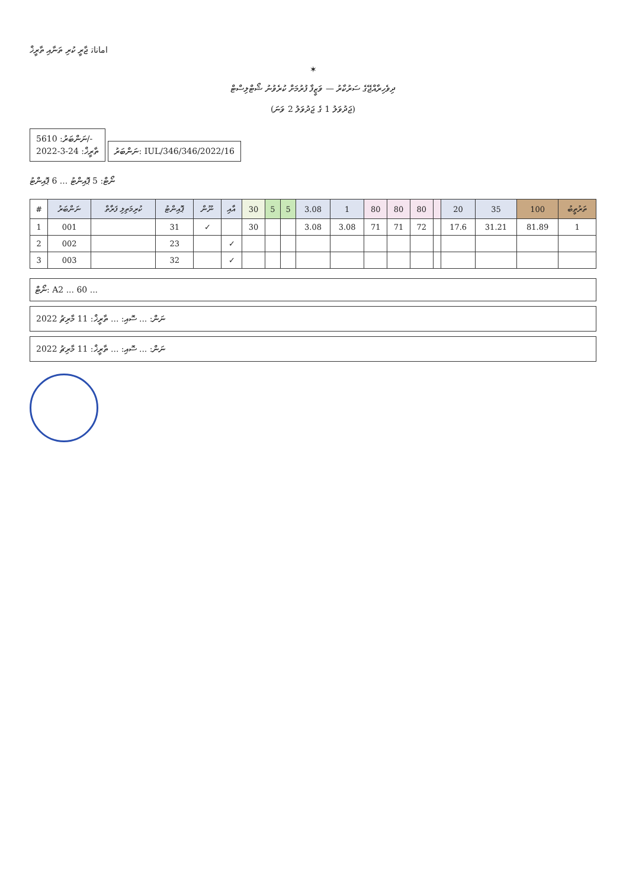ﺍﻣﺎﻧﺎﺗ ޖާރީ ކުރި ތަނާއި ތާރީޚް
✶
ދިވެހިރާއްޖޭގެ ސަރުކާރު — ވަޒީފާ ފުރުމަށް ކުރެވުނު ޝޯޓްލިސްޓް
(ޖަދުވަލު 1 ގެ ޖަދުވަލު 2 ވަނަ)
ނަންބަރު: 5610/-
ތާރީޚް: 24-3-2022
ނަންބަރު: IUL/346/346/2022/16
ނޯޓް: 5 ޕޮއިންޓު ... 6 ޕޮއިންޓު
| # | ނަންބަރު | ކުރިމަތިލި ފަރާތް | ޕޮއިންޓު | ނޫން | އާއި | 30 | 5 | 5 | 3.08 | 1 | 80 | 80 | 80 | | 20 | 35 | 100 | ތަރުތީބު |
| --- | --- | --- | --- | --- | --- | --- | --- | --- | --- | --- | --- | --- | --- | --- | --- | --- | --- | --- |
| 1 | 001 | | 31 | ✓ | | 30 | | | 3.08 | 3.08 | 71 | 71 | 72 | | 17.6 | 31.21 | 81.89 | 1 |
| 2 | 002 | | 23 | | ✓ | | | | | | | | | | | | | |
| 3 | 003 | | 32 | | ✓ | | | | | | | | | | | | | |
ނޯޓް: A2 ... 60 ...
ނަން: ... ސޮއި: ... ތާރީޚް: 11 މާރިޗު 2022
ނަން: ... ސޮއި: ... ތާރީޚް: 11 މާރިޗު 2022